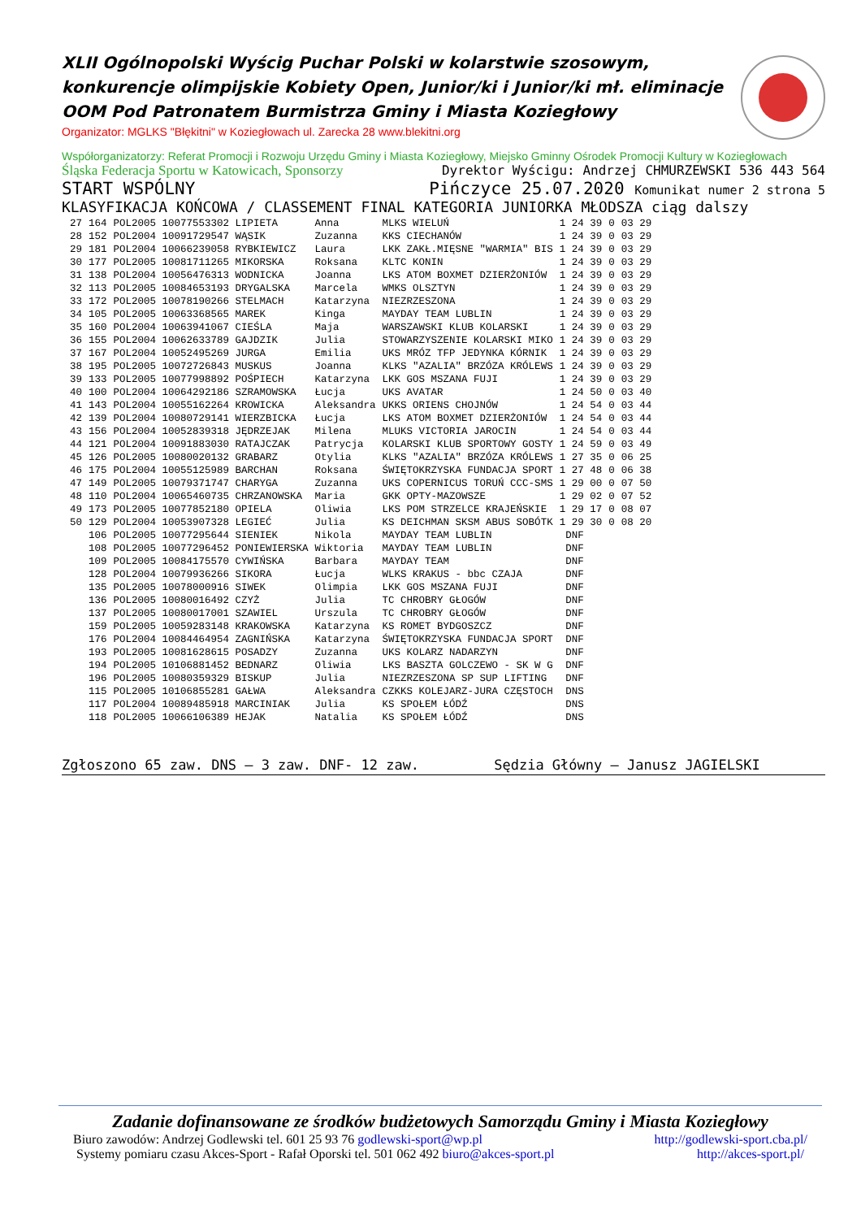XLII Ogólnopolski Wyścig Puchar Polski w kolarstwie szosowym, konkurencje olimpijskie Kobiety Open, Junior/ki i Junior/ki mł. eliminacje OOM Pod Patronatem Burmistrza Gminy i Miasta Koziegłowy
Organizator: MGLKS "Błękitni" w Koziegłowach ul. Zarecka 28 www.blekitni.org
Współorganizatorzy: Referat Promocji i Rozwoju Urzędu Gminy i Miasta Koziegłowy, Miejsko Gminny Ośrodek Promocji Kultury w Koziegłowach
Śląska Federacja Sportu w Katowicach, Sponsorzy Dyrektor Wyścigu: Andrzej CHMURZEWSKI 536 443 564
START WSPÓLNY Pińczyce 25.07.2020 Komunikat numer 2 strona 5
KLASYFIKACJA KOŃCOWA / CLASSEMENT FINAL KATEGORIA JUNIORKA MŁODSZA ciąg dalszy
| 27 | 164 | POL2005 10077553302 LIPIETA | Anna | MLKS WIELUŃ | 1 24 39 | 0 | 03 29 |
| 28 | 152 | POL2004 10091729547 WĄSIK | Zuzanna | KKS CIECHANÓW | 1 24 39 | 0 | 03 29 |
| 29 | 181 | POL2004 10066239058 RYBKIEWICZ | Laura | LKK ZAKŁ.MIĘSNE "WARMIA" BIS | 1 24 39 | 0 | 03 29 |
| 30 | 177 | POL2005 10081711265 MIKORSKA | Roksana | KLTC KONIN | 1 24 39 | 0 | 03 29 |
| 31 | 138 | POL2004 10056476313 WODNICKA | Joanna | LKS ATOM BOXMET DZIERŻONIÓW | 1 24 39 | 0 | 03 29 |
| 32 | 113 | POL2005 10084653193 DRYGALSKA | Marcela | WMKS OLSZTYN | 1 24 39 | 0 | 03 29 |
| 33 | 172 | POL2005 10078190266 STELMACH | Katarzyna | NIEZRZESZONA | 1 24 39 | 0 | 03 29 |
| 34 | 105 | POL2005 10063368565 MAREK | Kinga | MAYDAY TEAM LUBLIN | 1 24 39 | 0 | 03 29 |
| 35 | 160 | POL2004 10063941067 CIEŚLA | Maja | WARSZAWSKI KLUB KOLARSKI | 1 24 39 | 0 | 03 29 |
| 36 | 155 | POL2004 10062633789 GAJDZIK | Julia | STOWARZYSZENIE KOLARSKI MIKO | 1 24 39 | 0 | 03 29 |
| 37 | 167 | POL2004 10052495269 JURGA | Emilia | UKS MRÓZ TFP JEDYNKA KÓRNIK | 1 24 39 | 0 | 03 29 |
| 38 | 195 | POL2005 10072726843 MUSKUS | Joanna | KLKS "AZALIA" BRZÓZA KRÓLEWS | 1 24 39 | 0 | 03 29 |
| 39 | 133 | POL2005 10077998892 POŚPIECH | Katarzyna | LKK GOS MSZANA FUJI | 1 24 39 | 0 | 03 29 |
| 40 | 100 | POL2004 10064292186 SZRAMOWSKA | Łucja | UKS AVATAR | 1 24 50 | 0 | 03 40 |
| 41 | 143 | POL2004 10055162264 KROWICKA | Aleksandra | UKKS ORIENS CHOJNÓW | 1 24 54 | 0 | 03 44 |
| 42 | 139 | POL2004 10080729141 WIERZBICKA | Łucja | LKS ATOM BOXMET DZIERŻONIÓW | 1 24 54 | 0 | 03 44 |
| 43 | 156 | POL2004 10052839318 JĘDRZEJAK | Milena | MLUKS VICTORIA JAROCIN | 1 24 54 | 0 | 03 44 |
| 44 | 121 | POL2004 10091883030 RATAJCZAK | Patrycja | KOLARSKI KLUB SPORTOWY GOSTY | 1 24 59 | 0 | 03 49 |
| 45 | 126 | POL2005 10080020132 GRABARZ | Otylia | KLKS "AZALIA" BRZÓZA KRÓLEWS | 1 27 35 | 0 | 06 25 |
| 46 | 175 | POL2004 10055125989 BARCHAN | Roksana | ŚWIĘTOKRZYSKA FUNDACJA SPORT | 1 27 48 | 0 | 06 38 |
| 47 | 149 | POL2005 10079371747 CHARYGA | Zuzanna | UKS COPERNICUS TORUŃ CCC-SMS | 1 29 00 | 0 | 07 50 |
| 48 | 110 | POL2004 10065460735 CHRZANOWSKA | Maria | GKK OPTY-MAZOWSZE | 1 29 02 | 0 | 07 52 |
| 49 | 173 | POL2005 10077852180 OPIELA | Oliwia | LKS POM STRZELCE KRAJEŃSKIE | 1 29 17 | 0 | 08 07 |
| 50 | 129 | POL2004 10053907328 LEGIEĆ | Julia | KS DEICHMAN SKSM ABUS SOBÓTK | 1 29 30 | 0 | 08 20 |
| | 106 | POL2005 10077295644 SIENIEK | Nikola | MAYDAY TEAM LUBLIN | DNF | | |
| | 108 | POL2005 10077296452 PONIEWIERSKA | Wiktoria | MAYDAY TEAM LUBLIN | DNF | | |
| | 109 | POL2005 10084175570 CYWIŃSKA | Barbara | MAYDAY TEAM | DNF | | |
| | 128 | POL2004 10079936266 SIKORA | Łucja | WLKS KRAKUS - bbc CZAJA | DNF | | |
| | 135 | POL2005 10078000916 SIWEK | Olimpia | LKK GOS MSZANA FUJI | DNF | | |
| | 136 | POL2005 10080016492 CZYŻ | Julia | TC CHROBRY GŁOGÓW | DNF | | |
| | 137 | POL2005 10080017001 SZAWIEL | Urszula | TC CHROBRY GŁOGÓW | DNF | | |
| | 159 | POL2005 10059283148 KRAKOWSKA | Katarzyna | KS ROMET BYDGOSZCZ | DNF | | |
| | 176 | POL2004 10084464954 ZAGNIŃSKA | Katarzyna | ŚWIĘTOKRZYSKA FUNDACJA SPORT | DNF | | |
| | 193 | POL2005 10081628615 POSADZY | Zuzanna | UKS KOLARZ NADARZYN | DNF | | |
| | 194 | POL2005 10106881452 BEDNARZ | Oliwia | LKS BASZTA GOLCZEWO - SK W G | DNF | | |
| | 196 | POL2005 10080359329 BISKUP | Julia | NIEZRZESZONA SP SUP LIFTING | DNF | | |
| | 115 | POL2005 10106855281 GAŁWA | Aleksandra | CZKKS KOLEJARZ-JURA CZĘSTOCH | DNS | | |
| | 117 | POL2004 10089485918 MARCINIAK | Julia | KS SPOŁEM ŁÓDŹ | DNS | | |
| | 118 | POL2005 10066106389 HEJAK | Natalia | KS SPOŁEM ŁÓDŹ | DNS | | |
Zgłoszono 65 zaw. DNS – 3 zaw. DNF- 12 zaw. Sędzia Główny – Janusz JAGIELSKI
Zadanie dofinansowane ze środków budżetowych Samorządu Gminy i Miasta Koziegłowy
Biuro zawodów: Andrzej Godlewski tel. 601 25 93 76 godlewski-sport@wp.pl http://godlewski-sport.cba.pl/
Systemy pomiaru czasu Akces-Sport - Rafał Oporski tel. 501 062 492 biuro@akces-sport.pl http://akces-sport.pl/